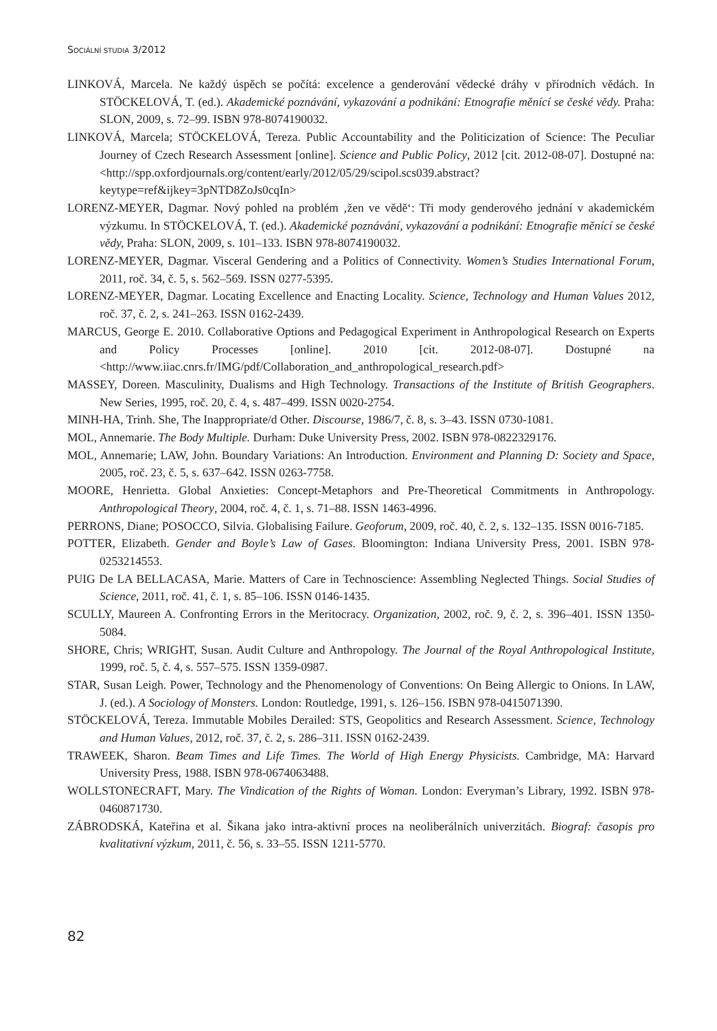SOCIÁLNÍ STUDIA 3/2012
LINKOVÁ, Marcela. Ne každý úspěch se počítá: excelence a genderování vědecké dráhy v přírodních vědách. In STÖCKELOVÁ, T. (ed.). Akademické poznávání, vykazování a podnikání: Etnografie měnící se české vědy. Praha: SLON, 2009, s. 72–99. ISBN 978-8074190032.
LINKOVÁ, Marcela; STÖCKELOVÁ, Tereza. Public Accountability and the Politicization of Science: The Peculiar Journey of Czech Research Assessment [online]. Science and Public Policy, 2012 [cit. 2012-08-07]. Dostupné na: <http://spp.oxfordjournals.org/content/early/2012/05/29/scipol.scs039.abstract?keytype=ref&ijkey=3pNTD8ZoJs0cqIn>
LORENZ-MEYER, Dagmar. Nový pohled na problém ‚žen ve vědě‘: Tři mody genderového jednání v akademickém výzkumu. In STÖCKELOVÁ, T. (ed.). Akademické poznávání, vykazování a podnikání: Etnografie měnící se české vědy, Praha: SLON, 2009, s. 101–133. ISBN 978-8074190032.
LORENZ-MEYER, Dagmar. Visceral Gendering and a Politics of Connectivity. Women’s Studies International Forum, 2011, roč. 34, č. 5, s. 562–569. ISSN 0277-5395.
LORENZ-MEYER, Dagmar. Locating Excellence and Enacting Locality. Science, Technology and Human Values 2012, roč. 37, č. 2, s. 241–263. ISSN 0162-2439.
MARCUS, George E. 2010. Collaborative Options and Pedagogical Experiment in Anthropological Research on Experts and Policy Processes [online]. 2010 [cit. 2012-08-07]. Dostupné na <http://www.iiac.cnrs.fr/IMG/pdf/Collaboration_and_anthropological_research.pdf>
MASSEY, Doreen. Masculinity, Dualisms and High Technology. Transactions of the Institute of British Geographers. New Series, 1995, roč. 20, č. 4, s. 487–499. ISSN 0020-2754.
MINH-HA, Trinh. She, The Inappropriate/d Other. Discourse, 1986/7, č. 8, s. 3–43. ISSN 0730-1081.
MOL, Annemarie. The Body Multiple. Durham: Duke University Press, 2002. ISBN 978-0822329176.
MOL, Annemarie; LAW, John. Boundary Variations: An Introduction. Environment and Planning D: Society and Space, 2005, roč. 23, č. 5, s. 637–642. ISSN 0263-7758.
MOORE, Henrietta. Global Anxieties: Concept-Metaphors and Pre-Theoretical Commitments in Anthropology. Anthropological Theory, 2004, roč. 4, č. 1, s. 71–88. ISSN 1463-4996.
PERRONS, Diane; POSOCCO, Silvia. Globalising Failure. Geoforum, 2009, roč. 40, č. 2, s. 132–135. ISSN 0016-7185.
POTTER, Elizabeth. Gender and Boyle’s Law of Gases. Bloomington: Indiana University Press, 2001. ISBN 978-0253214553.
PUIG De LA BELLACASA, Marie. Matters of Care in Technoscience: Assembling Neglected Things. Social Studies of Science, 2011, roč. 41, č. 1, s. 85–106. ISSN 0146-1435.
SCULLY, Maureen A. Confronting Errors in the Meritocracy. Organization, 2002, roč. 9, č. 2, s. 396–401. ISSN 1350-5084.
SHORE, Chris; WRIGHT, Susan. Audit Culture and Anthropology. The Journal of the Royal Anthropological Institute, 1999, roč. 5, č. 4, s. 557–575. ISSN 1359-0987.
STAR, Susan Leigh. Power, Technology and the Phenomenology of Conventions: On Being Allergic to Onions. In LAW, J. (ed.). A Sociology of Monsters. London: Routledge, 1991, s. 126–156. ISBN 978-0415071390.
STÖCKELOVÁ, Tereza. Immutable Mobiles Derailed: STS, Geopolitics and Research Assessment. Science, Technology and Human Values, 2012, roč. 37, č. 2, s. 286–311. ISSN 0162-2439.
TRAWEEK, Sharon. Beam Times and Life Times. The World of High Energy Physicists. Cambridge, MA: Harvard University Press, 1988. ISBN 978-0674063488.
WOLLSTONECRAFT, Mary. The Vindication of the Rights of Woman. London: Everyman’s Library, 1992. ISBN 978-0460871730.
ZÁBRODSKÁ, Kateřina et al. Šikana jako intra-aktivní proces na neoliberálních univerzitách. Biograf: časopis pro kvalitativní výzkum, 2011, č. 56, s. 33–55. ISSN 1211-5770.
82